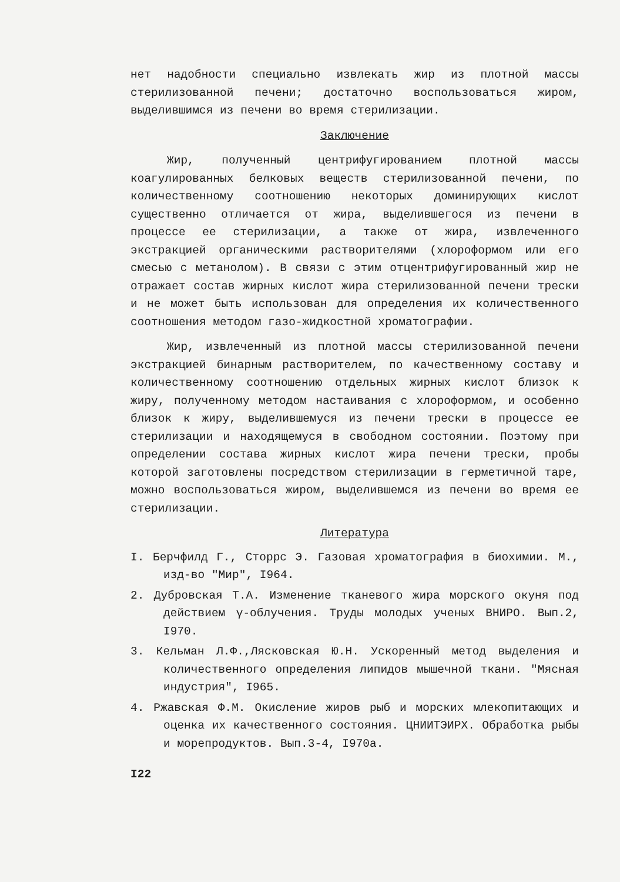нет надобности специально извлекать жир из плотной массы стерилизованной печени; достаточно воспользоваться жиром, выделившимся из печени во время стерилизации.
Заключение
Жир, полученный центрифугированием плотной массы коагулированных белковых веществ стерилизованной печени, по количественному соотношению некоторых доминирующих кислот существенно отличается от жира, выделившегося из печени в процессе ее стерилизации, а также от жира, извлеченного экстракцией органическими растворителями (хлороформом или его смесью с метанолом). В связи с этим отцентрифугированный жир не отражает состав жирных кислот жира стерилизованной печени трески и не может быть использован для определения их количественного соотношения методом газо-жидкостной хроматографии.
Жир, извлеченный из плотной массы стерилизованной печени экстракцией бинарным растворителем, по качественному составу и количественному соотношению отдельных жирных кислот близок к жиру, полученному методом настаивания с хлороформом, и особенно близок к жиру, выделившемуся из печени трески в процессе ее стерилизации и находящемуся в свободном состоянии. Поэтому при определении состава жирных кислот жира печени трески, пробы которой заготовлены посредством стерилизации в герметичной таре, можно воспользоваться жиром, выделившемся из печени во время ее стерилизации.
Литература
I. Берчфилд Г., Сторрс Э. Газовая хроматография в биохимии. М., изд-во "Мир", I964.
2. Дубровская Т.А. Изменение тканевого жира морского окуня под действием γ-облучения. Труды молодых ученых ВНИРО. Вып.2, I970.
3. Кельман Л.Ф.,Лясковская Ю.Н. Ускоренный метод выделения и количественного определения липидов мышечной ткани. "Мясная индустрия", I965.
4. Ржавская Ф.М. Окисление жиров рыб и морских млекопитающих и оценка их качественного состояния. ЦНИИТЭИРХ. Обработка рыбы и морепродуктов. Вып.3-4, I970а.
I22